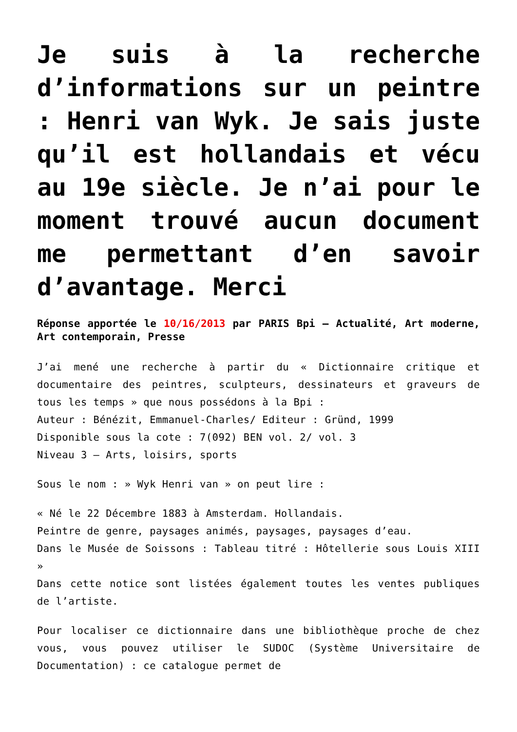Je suis à la recherche d’informations sur un peintre : Henri van Wyk. Je sais juste qu’il est hollandais et vécu au 19e siècle. Je n’ai pour le moment trouvé aucun document me permettant d’en savoir d’avantage. Merci
Réponse apportée le 10/16/2013 par PARIS Bpi – Actualité, Art moderne, Art contemporain, Presse
J’ai mené une recherche à partir du « Dictionnaire critique et documentaire des peintres, sculpteurs, dessinateurs et graveurs de tous les temps » que nous possédons à la Bpi :
Auteur : Bénézit, Emmanuel-Charles/ Editeur : Gründ, 1999
Disponible sous la cote : 7(092) BEN vol. 2/ vol. 3
Niveau 3 – Arts, loisirs, sports
Sous le nom : » Wyk Henri van » on peut lire :
« Né le 22 Décembre 1883 à Amsterdam. Hollandais.
Peintre de genre, paysages animés, paysages, paysages d’eau.
Dans le Musée de Soissons : Tableau titré : Hôtellerie sous Louis XIII »
Dans cette notice sont listées également toutes les ventes publiques de l’artiste.
Pour localiser ce dictionnaire dans une bibliothèque proche de chez vous, vous pouvez utiliser le SUDOC (Système Universitaire de Documentation) : ce catalogue permet de